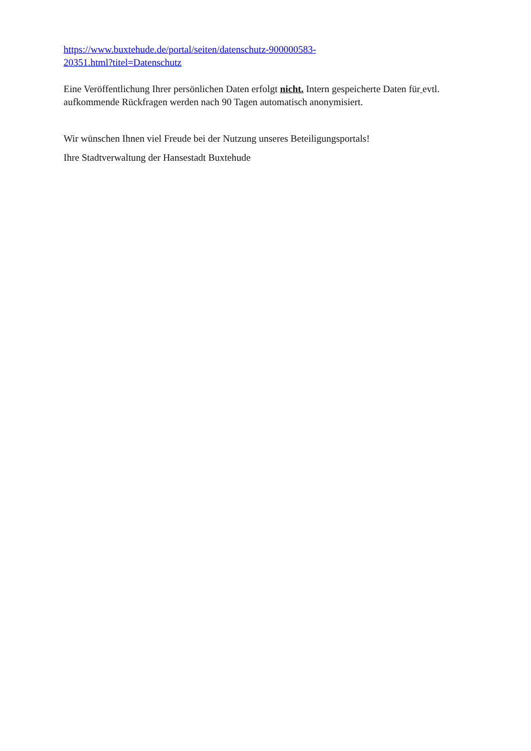https://www.buxtehude.de/portal/seiten/datenschutz-900000583-
20351.html?titel=Datenschutz
Eine Veröffentlichung Ihrer persönlichen Daten erfolgt nicht. Intern gespeicherte Daten für evtl. aufkommende Rückfragen werden nach 90 Tagen automatisch anonymisiert.
Wir wünschen Ihnen viel Freude bei der Nutzung unseres Beteiligungsportals!
Ihre Stadtverwaltung der Hansestadt Buxtehude